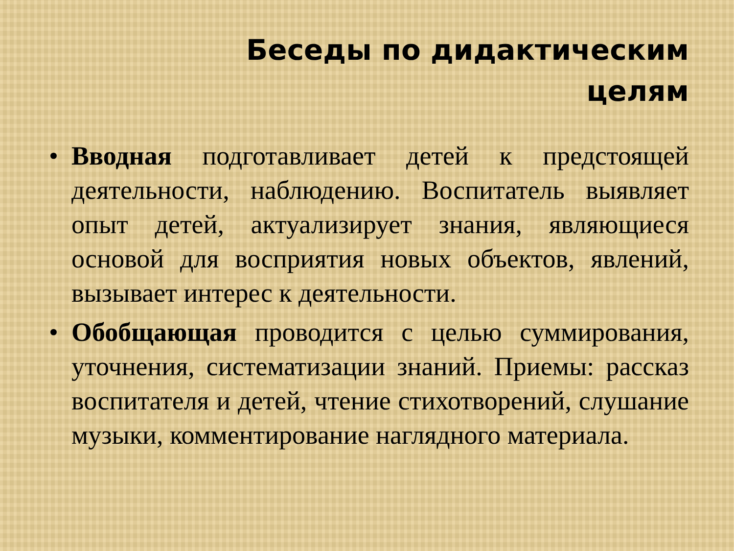Беседы по дидактическим
целям
• Вводная подготавливает детей к предстоящей деятельности, наблюдению. Воспитатель выявляет опыт детей, актуализирует знания, являющиеся основой для восприятия новых объектов, явлений, вызывает интерес к деятельности.
• Обобщающая проводится с целью суммирования, уточнения, систематизации знаний. Приемы: рассказ воспитателя и детей, чтение стихотворений, слушание музыки, комментирование наглядного материала.